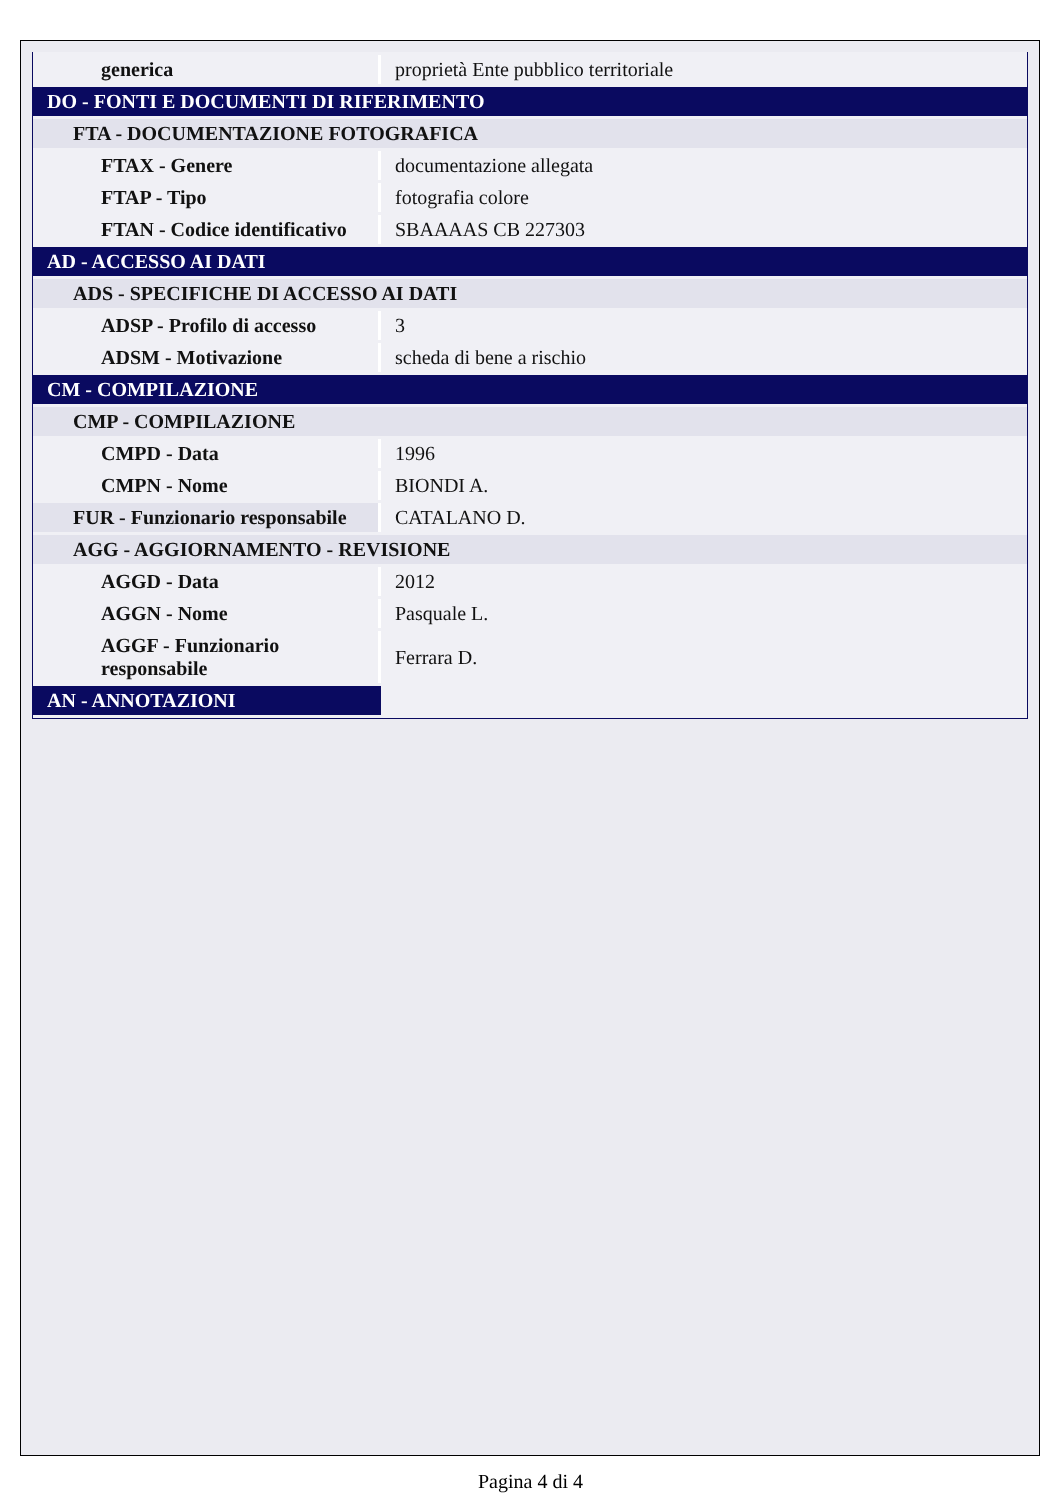| generica | proprietà Ente pubblico territoriale |
| DO - FONTI E DOCUMENTI DI RIFERIMENTO | |
| FTA - DOCUMENTAZIONE FOTOGRAFICA | |
| FTAX - Genere | documentazione allegata |
| FTAP - Tipo | fotografia colore |
| FTAN - Codice identificativo | SBAAAAS CB 227303 |
| AD - ACCESSO AI DATI | |
| ADS - SPECIFICHE DI ACCESSO AI DATI | |
| ADSP - Profilo di accesso | 3 |
| ADSM - Motivazione | scheda di bene a rischio |
| CM - COMPILAZIONE | |
| CMP - COMPILAZIONE | |
| CMPD - Data | 1996 |
| CMPN - Nome | BIONDI A. |
| FUR - Funzionario responsabile | CATALANO D. |
| AGG - AGGIORNAMENTO - REVISIONE | |
| AGGD - Data | 2012 |
| AGGN - Nome | Pasquale L. |
| AGGF - Funzionario responsabile | Ferrara D. |
| AN - ANNOTAZIONI | |
Pagina 4 di 4